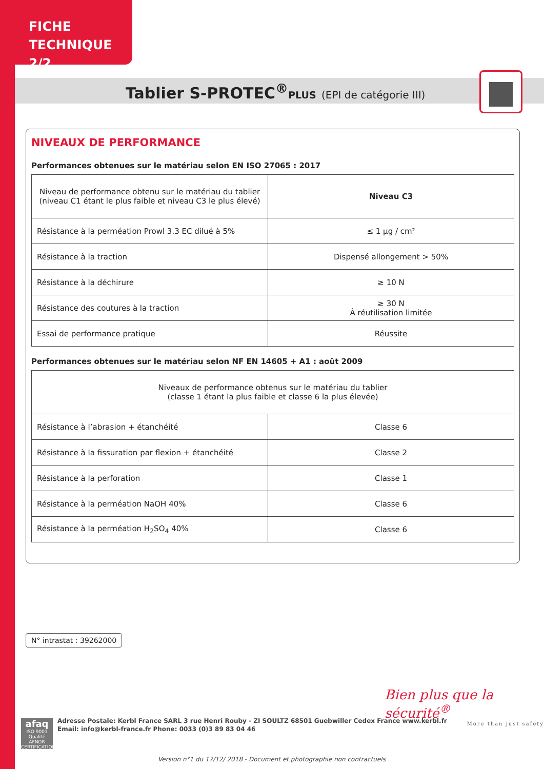FICHE
TECHNIQUE 2/2
Tablier S-PROTEC<sup>®</sup>PLUS (EPI de catégorie III)
NIVEAUX DE PERFORMANCE
Performances obtenues sur le matériau selon EN ISO 27065 : 2017
| Niveau de performance obtenu sur le matériau du tablier (niveau C1 étant le plus faible et niveau C3 le plus élevé) | Niveau C3 |
| Résistance à la perméation Prowl 3.3 EC dilué à 5% | ≤ 1 µg / cm² |
| Résistance à la traction | Dispensé allongement > 50% |
| Résistance à la déchirure | ≥ 10 N |
| Résistance des coutures à la traction | ≥ 30 N À réutilisation limitée |
| Essai de performance pratique | Réussite |
Performances obtenues sur le matériau selon NF EN 14605 + A1 : août 2009
| Niveaux de performance obtenus sur le matériau du tablier (classe 1 étant la plus faible et classe 6 la plus élevée) | |
| Résistance à l’abrasion + étanchéité | Classe 6 |
| Résistance à la fissuration par flexion + étanchéité | Classe 2 |
| Résistance à la perforation | Classe 1 |
| Résistance à la perméation NaOH 40% | Classe 6 |
| Résistance à la perméation H<sub>2</sub>SO<sub>4</sub> 40% | Classe 6 |
N° intrastat : 39262000
Bien plus que la sécurité<sup>®</sup>
More than just safety
afaq
ISO 9001
Qualité
AFNOR CERTIFICATION
Adresse Postale: Kerbl France SARL 3 rue Henri Rouby - ZI SOULTZ 68501 Guebwiller Cedex France www.kerbl.fr
Email: info@kerbl-france.fr Phone: 0033 (0)3 89 83 04 46
Version n°1 du 17/12/ 2018 - Document et photographie non contractuels